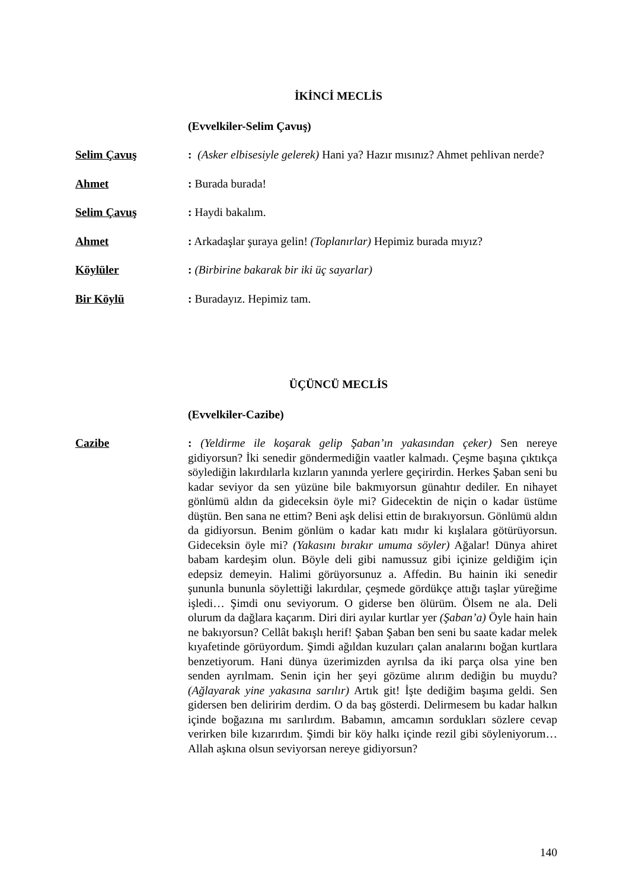İKİNCİ MECLİS
(Evvelkiler-Selim Çavuş)
Selim Çavuş : (Asker elbisesiyle gelerek) Hani ya? Hazır mısınız? Ahmet pehlivan nerde?
Ahmet : Burada burada!
Selim Çavuş : Haydi bakalım.
Ahmet : Arkadaşlar şuraya gelin! (Toplanırlar) Hepimiz burada mıyız?
Köylüler : (Birbirine bakarak bir iki üç sayarlar)
Bir Köylü : Buradayız. Hepimiz tam.
ÜÇÜNCÜ MECLİS
(Evvelkiler-Cazibe)
Cazibe : (Yeldirme ile koşarak gelip Şaban’ın yakasından çeker) Sen nereye gidiyorsun? İki senedir göndermediğin vaatler kalmadı. Çeşme başına çıktıkça söylediğin lakırdılarla kızların yanında yerlere geçirirdin. Herkes Şaban seni bu kadar seviyor da sen yüzüne bile bakmıyorsun günahtır dediler. En nihayet gönlümü aldın da gideceksin öyle mi? Gidecektin de niçin o kadar üstüme düştün. Ben sana ne ettim? Beni aşk delisi ettin de bırakıyorsun. Gönlümü aldın da gidiyorsun. Benim gönlüm o kadar katı mıdır ki kışlalara götürüyorsun. Gideceksin öyle mi? (Yakasını bırakır umuma söyler) Ağalar! Dünya ahiret babam kardeşim olun. Böyle deli gibi namussuz gibi içinize geldiğim için edepsiz demeyin. Halimi görüyorsunuz a. Affedin. Bu hainin iki senedir şununla bununla söylettiği lakırdılar, çeşmede gördükçe attığı taşlar yüreğime işledi… Şimdi onu seviyorum. O giderse ben ölürüm. Ölsem ne ala. Deli olurum da dağlara kaçarım. Diri diri ayılar kurtlar yer (Şaban’a) Öyle hain hain ne bakıyorsun? Cellât bakışlı herif! Şaban Şaban ben seni bu saate kadar melek kıyafetinde görüyordum. Şimdi ağıldan kuzuları çalan analarını boğan kurtlara benzetiyorum. Hani dünya üzerimizden ayrılsa da iki parça olsa yine ben senden ayrılmam. Senin için her şeyi gözüme alırım dediğin bu muydu? (Ağlayarak yine yakasına sarılır) Artık git! İşte dediğim başıma geldi. Sen gidersen ben deliririm derdim. O da baş gösterdi. Delirmesem bu kadar halkın içinde boğazına mı sarılırdım. Babamın, amcamın sordukları sözlere cevap verirken bile kızarırdım. Şimdi bir köy halkı içinde rezil gibi söyleniyorum… Allah aşkına olsun seviyorsan nereye gidiyorsun?
140